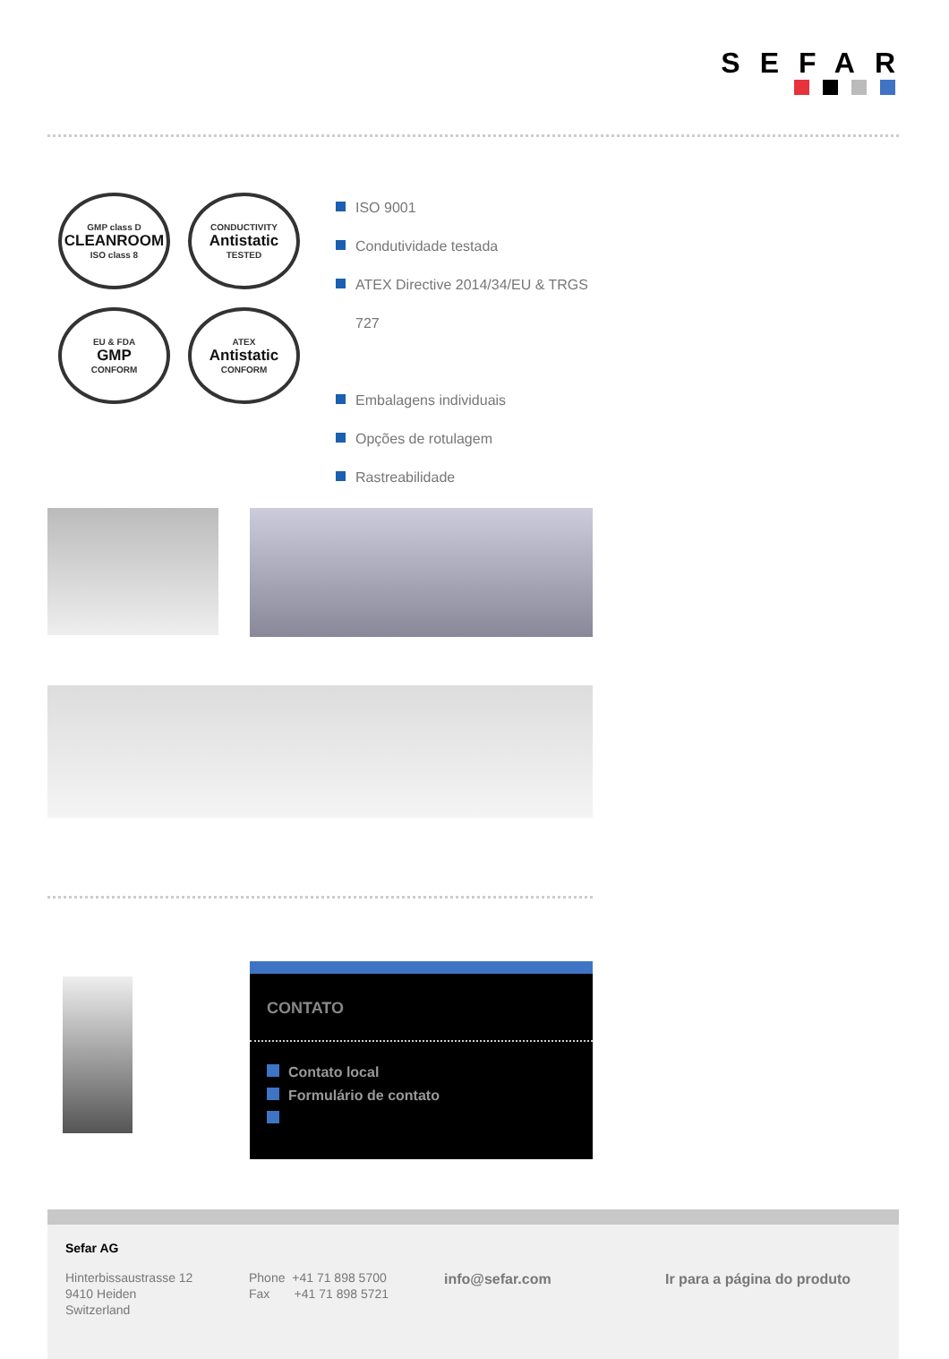SEFAR
GMP class D
CLEANROOM
ISO class 8
CONDUCTIVITY
Antistatic
TESTED
EU & FDA
GMP
CONFORM
ATEX
Antistatic
CONFORM
ISO 9001
Condutividade testada
ATEX Directive 2014/34/EU & TRGS 727
Embalagens individuais
Opções de rotulagem
Rastreabilidade
CONTATO
Contato local
Formulário de contato
Sefar AG
Hinterbissaustrasse 12
9410 Heiden
Switzerland
Phone +41 71 898 5700
Fax +41 71 898 5721
info@sefar.com Ir para a página do produto